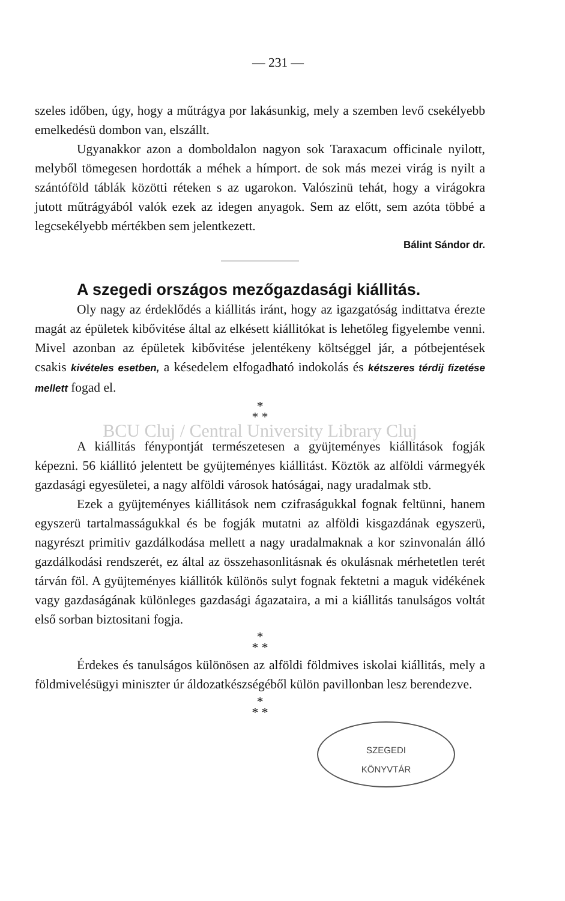— 231 —
szeles időben, úgy, hogy a műtrágya por lakásunkig, mely a szemben levő csekélyebb emelkedésü dombon van, elszállt.
Ugyanakkor azon a domboldalon nagyon sok Taraxacum officinale nyilott, melyből tömegesen hordották a méhek a hímport. de sok más mezei virág is nyilt a szántóföld táblák közötti réteken s az ugarokon. Valószinü tehát, hogy a virágokra jutott műtrágyából valók ezek az idegen anyagok. Sem az előtt, sem azóta többé a legcsekélyebb mértékben sem jelentkezett.
Bálint Sándor dr.
A szegedi országos mezőgazdasági kiállitás.
Oly nagy az érdeklődés a kiállitás iránt, hogy az igazgatóság indittatva érezte magát az épületek kibővitése által az elkésett kiállitókat is lehetőleg figyelembe venni. Mivel azonban az épületek kibővitése jelentékeny költséggel jár, a pótbejentések csakis kivételes esetben, a késedelem elfogadható indokolás és kétszeres térdij fizetése mellett fogad el.
*
* *
BCU Cluj / Central University Library Cluj
A kiállitás fénypontját természetesen a gyüjteményes kiállitások fogják képezni. 56 kiállitó jelentett be gyüjteményes kiállitást. Köztök az alföldi vármegyék gazdasági egyesületei, a nagy alföldi városok hatóságai, nagy uradalmak stb.
Ezek a gyüjteményes kiállitások nem czifraságukkal fognak feltünni, hanem egyszerü tartalmasságukkal és be fogják mutatni az alföldi kisgazdának egyszerü, nagyrészt primitiv gazdálkodása mellett a nagy uradalmaknak a kor szinvonalán álló gazdálkodási rendszerét, ez által az összehasonlitásnak és okulásnak mérhetetlen terét tárván föl. A gyüjteményes kiállitók különös sulyt fognak fektetni a maguk vidékének vagy gazdaságának különleges gazdasági ágazataira, a mi a kiállitás tanulságos voltát első sorban biztositani fogja.
*
* *
Érdekes és tanulságos különösen az alföldi földmives iskolai kiállitás, mely a földmivelésügyi miniszter úr áldozatkészségéből külön pavillonban lesz berendezve.
*
* *
SZEGEDI
KÖNYVTÁR